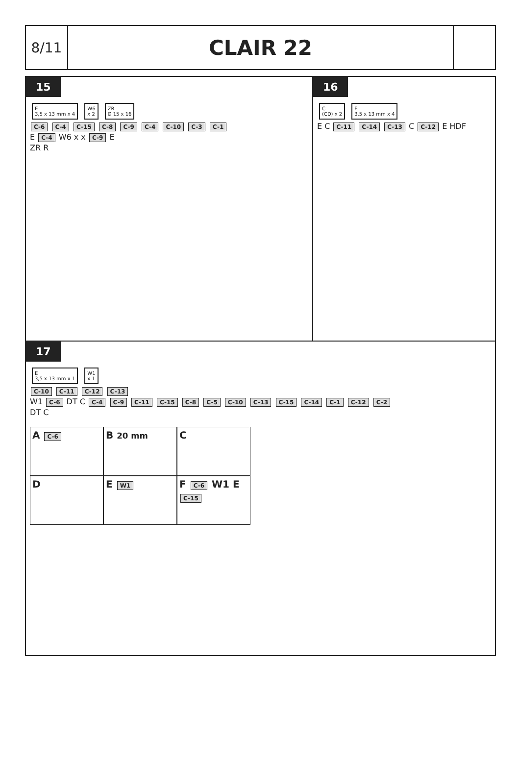8/11
CLAIR 22
15
E
3,5 x 13 mm x 4
W6
x 2
ZR
Ø 15 x 16
C-6 C-4 C-15 C-8 C-9 C-4 C-10 C-3 C-1
E C-4 W6 x x C-9 E
ZR R
16
C
(CD) x 2
E
3,5 x 13 mm x 4
E C C-11 C-14 C-13 C C-12 E HDF
17
E
3,5 x 13 mm x 1
W1
x 1
C-10 C-11 C-12 C-13
W1 C-6 DT C C-4 C-9 C-11 C-15 C-8 C-5 C-10 C-13 C-15 C-14 C-1 C-12 C-2
DT C
A C-6
B 20 mm
C
D
E W1
F C-6 W1 E C-15